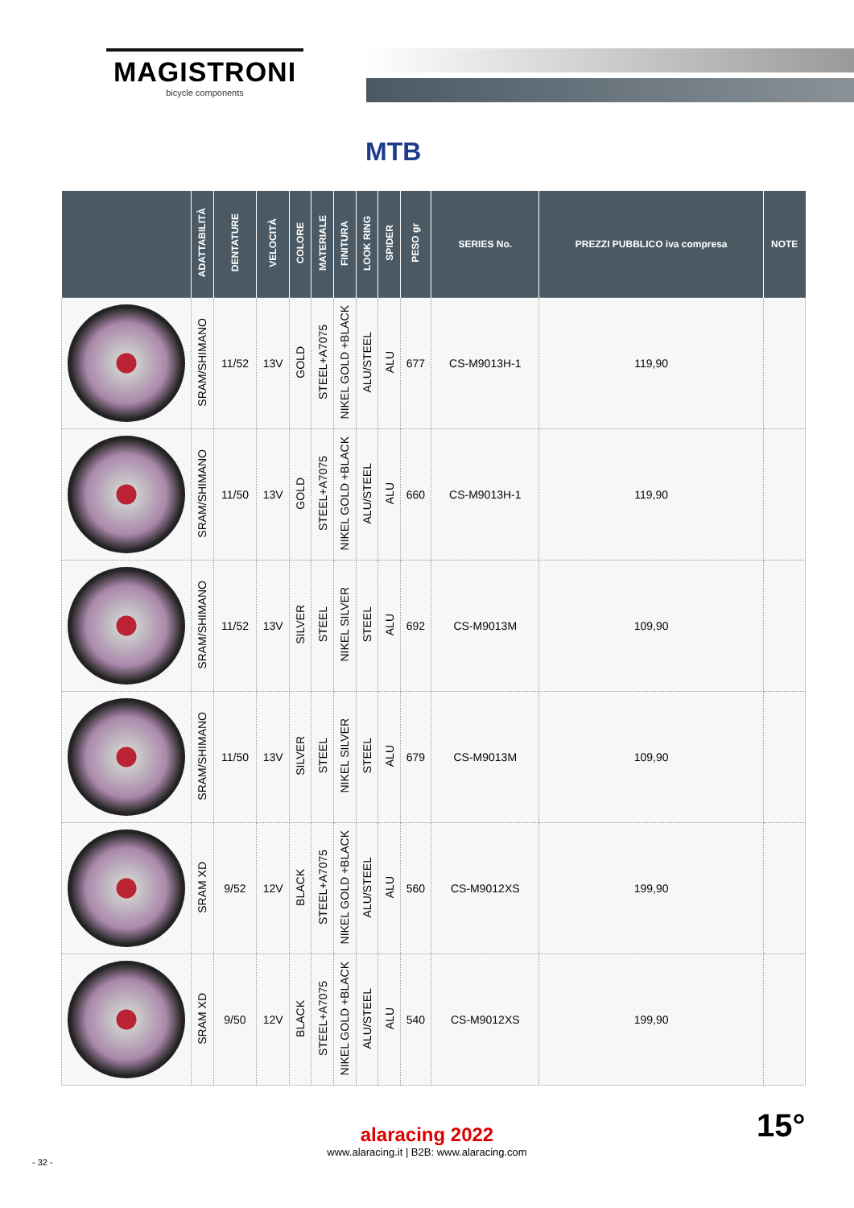MAGISTRONI
bicycle components
MTB
| | ADATTABILITÀ | DENTATURE | VELOCITÀ | COLORE | MATERIALE | FINITURA | LOOK RING | SPIDER | PESO gr | SERIES No. | PREZZI PUBBLICO iva compresa | NOTE |
| --- | --- | --- | --- | --- | --- | --- | --- | --- | --- | --- | --- | --- |
| | SRAM/SHIMANO | 11/52 | 13V | GOLD | STEEL+A7075 | NIKEL GOLD +BLACK | ALU/STEEL | ALU | 677 | CS-M9013H-1 | 119,90 | |
| | SRAM/SHIMANO | 11/50 | 13V | GOLD | STEEL+A7075 | NIKEL GOLD +BLACK | ALU/STEEL | ALU | 660 | CS-M9013H-1 | 119,90 | |
| | SRAM/SHIMANO | 11/52 | 13V | SILVER | STEEL | NIKEL SILVER | STEEL | ALU | 692 | CS-M9013M | 109,90 | |
| | SRAM/SHIMANO | 11/50 | 13V | SILVER | STEEL | NIKEL SILVER | STEEL | ALU | 679 | CS-M9013M | 109,90 | |
| | SRAM XD | 9/52 | 12V | BLACK | STEEL+A7075 | NIKEL GOLD +BLACK | ALU/STEEL | ALU | 560 | CS-M9012XS | 199,90 | |
| | SRAM XD | 9/50 | 12V | BLACK | STEEL+A7075 | NIKEL GOLD +BLACK | ALU/STEEL | ALU | 540 | CS-M9012XS | 199,90 | |
alaracing 2022
www.alaracing.it | B2B: www.alaracing.com
- 32 -
15°